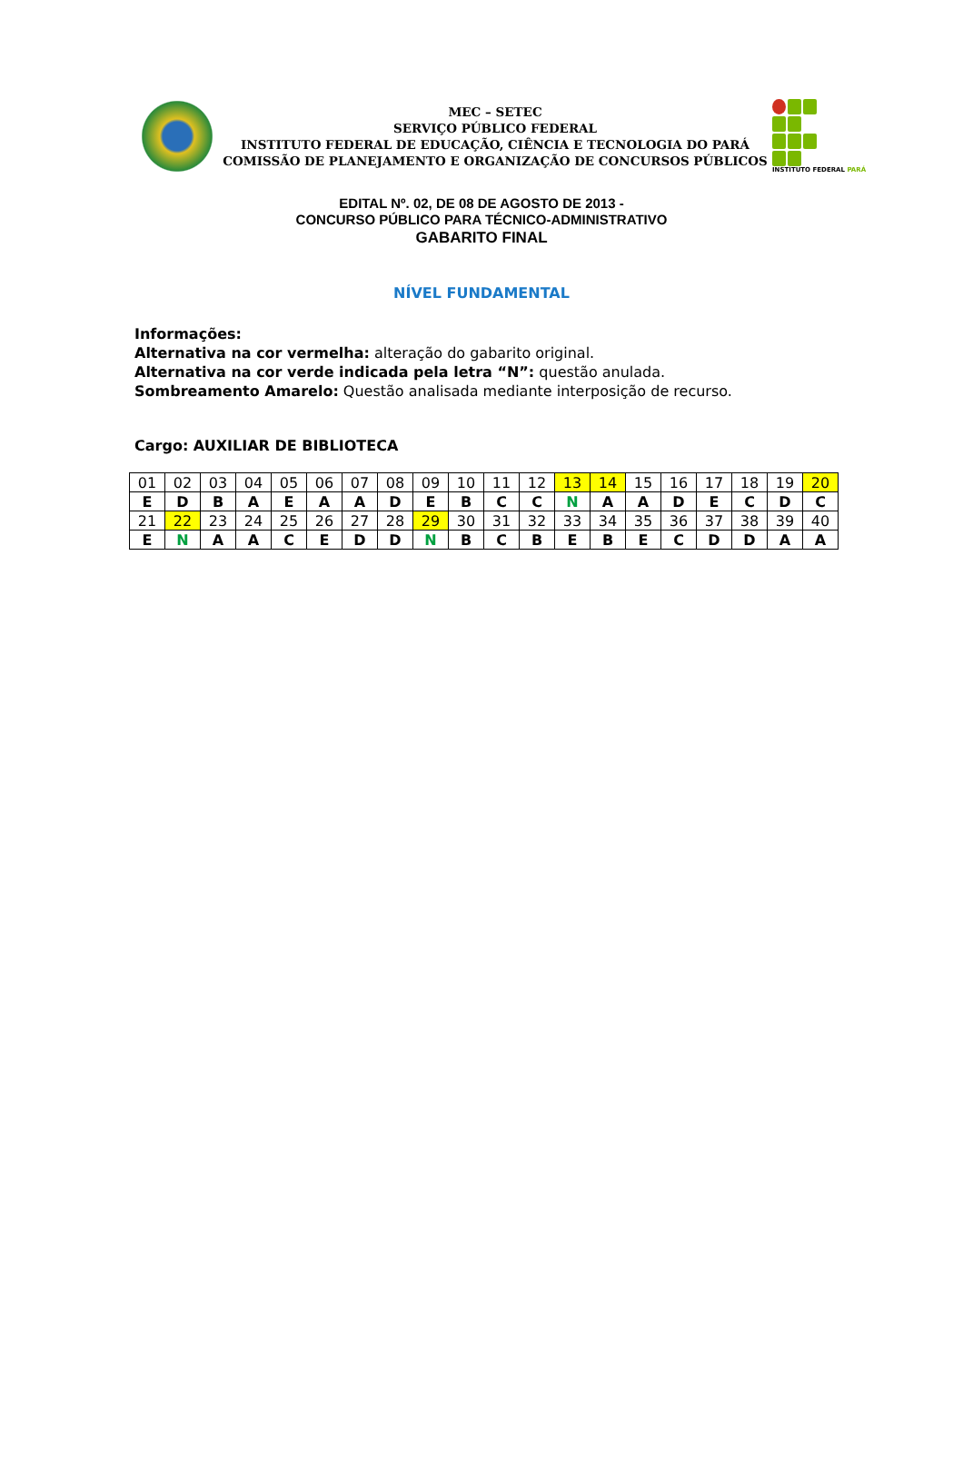MEC – SETEC
SERVIÇO PÚBLICO FEDERAL
INSTITUTO FEDERAL DE EDUCAÇÃO, CIÊNCIA E TECNOLOGIA DO PARÁ
COMISSÃO DE PLANEJAMENTO E ORGANIZAÇÃO DE CONCURSOS PÚBLICOS
INSTITUTO FEDERAL PARÁ
EDITAL Nº. 02, DE 08 DE AGOSTO DE 2013 -
CONCURSO PÚBLICO PARA TÉCNICO-ADMINISTRATIVO
GABARITO FINAL
NÍVEL FUNDAMENTAL
Informações:
Alternativa na cor vermelha: alteração do gabarito original.
Alternativa na cor verde indicada pela letra “N”: questão anulada.
Sombreamento Amarelo: Questão analisada mediante interposição de recurso.
Cargo: AUXILIAR DE BIBLIOTECA
| 01 | 02 | 03 | 04 | 05 | 06 | 07 | 08 | 09 | 10 | 11 | 12 | 13 | 14 | 15 | 16 | 17 | 18 | 19 | 20 |
| E | D | B | A | E | A | A | D | E | B | C | C | N | A | A | D | E | C | D | C |
| 21 | 22 | 23 | 24 | 25 | 26 | 27 | 28 | 29 | 30 | 31 | 32 | 33 | 34 | 35 | 36 | 37 | 38 | 39 | 40 |
| E | N | A | A | C | E | D | D | N | B | C | B | E | B | E | C | D | D | A | A |